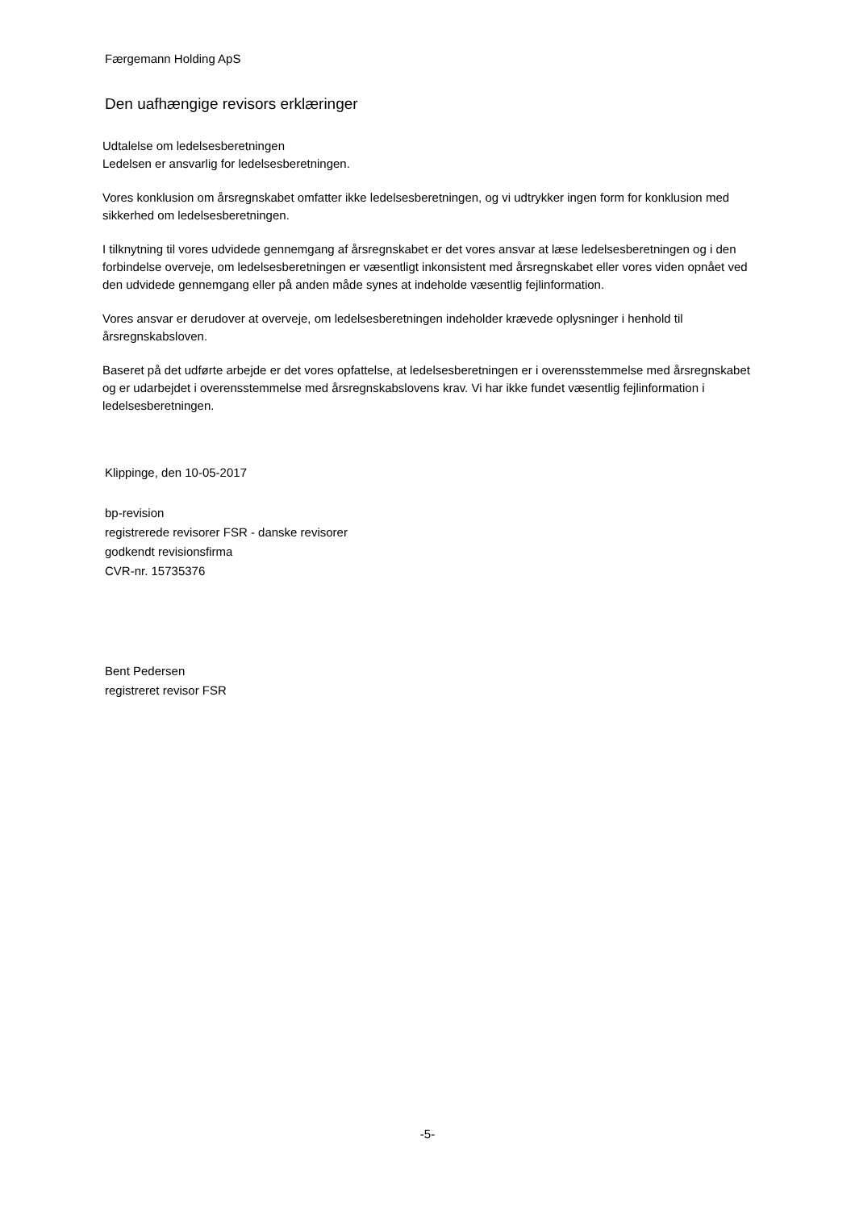Færgemann Holding ApS
Den uafhængige revisors erklæringer
Udtalelse om ledelsesberetningen
Ledelsen er ansvarlig for ledelsesberetningen.
Vores konklusion om årsregnskabet omfatter ikke ledelsesberetningen, og vi udtrykker ingen form for konklusion med sikkerhed om ledelsesberetningen.
I tilknytning til vores udvidede gennemgang af årsregnskabet er det vores ansvar at læse ledelsesberetningen og i den forbindelse overveje, om ledelsesberetningen er væsentligt inkonsistent med årsregnskabet eller vores viden opnået ved den udvidede gennemgang eller på anden måde synes at indeholde væsentlig fejlinformation.
Vores ansvar er derudover at overveje, om ledelsesberetningen indeholder krævede oplysninger i henhold til årsregnskabsloven.
Baseret på det udførte arbejde er det vores opfattelse, at ledelsesberetningen er i overensstemmelse med årsregnskabet og er udarbejdet i overensstemmelse med årsregnskabslovens krav. Vi har ikke fundet væsentlig fejlinformation i ledelsesberetningen.
Klippinge, den 10-05-2017
bp-revision
registrerede revisorer FSR - danske revisorer
godkendt revisionsfirma
CVR-nr. 15735376
Bent Pedersen
registreret revisor FSR
-5-